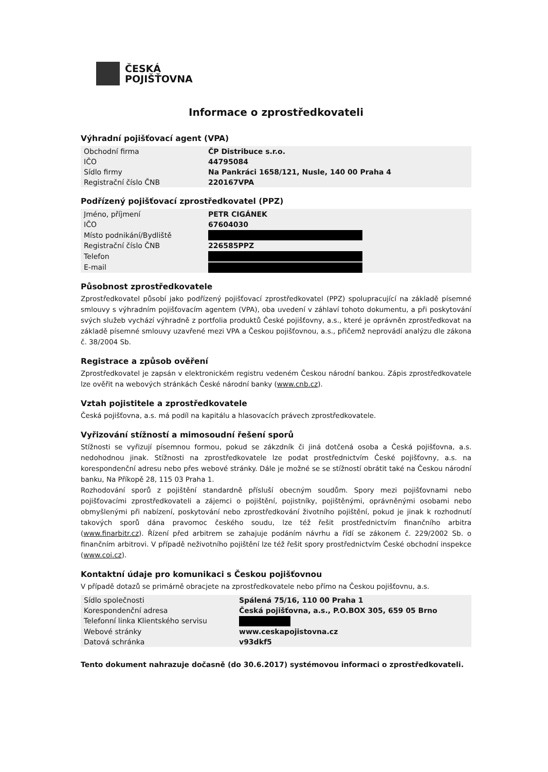ČESKÁ
POJIŠŤOVNA
Informace o zprostředkovateli
Výhradní pojišťovací agent (VPA)
| Obchodní firma | ČP Distribuce s.r.o. |
| IČO | 44795084 |
| Sídlo firmy | Na Pankráci 1658/121, Nusle, 140 00 Praha 4 |
| Registrační číslo ČNB | 220167VPA |
Podřízený pojišťovací zprostředkovatel (PPZ)
| Jméno, příjmení | PETR CIGÁNEK |
| IČO | 67604030 |
| Místo podnikání/Bydliště | |
| Registrační číslo ČNB | 226585PPZ |
| Telefon | |
| E-mail | |
Působnost zprostředkovatele
Zprostředkovatel působí jako podřízený pojišťovací zprostředkovatel (PPZ) spolupracující na základě písemné smlouvy s výhradním pojišťovacím agentem (VPA), oba uvedení v záhlaví tohoto dokumentu, a při poskytování svých služeb vychází výhradně z portfolia produktů České pojišťovny, a.s., které je oprávněn zprostředkovat na základě písemné smlouvy uzavřené mezi VPA a Českou pojišťovnou, a.s., přičemž neprovádí analýzu dle zákona č. 38/2004 Sb.
Registrace a způsob ověření
Zprostředkovatel je zapsán v elektronickém registru vedeném Českou národní bankou. Zápis zprostředkovatele lze ověřit na webových stránkách České národní banky (www.cnb.cz).
Vztah pojistitele a zprostředkovatele
Česká pojišťovna, a.s. má podíl na kapitálu a hlasovacích právech zprostředkovatele.
Vyřizování stížností a mimosoudní řešení sporů
Stížnosti se vyřizují písemnou formou, pokud se zákzdník či jiná dotčená osoba a Česká pojišťovna, a.s. nedohodnou jinak. Stížnosti na zprostředkovatele lze podat prostřednictvím České pojišťovny, a.s. na korespondenční adresu nebo přes webové stránky. Dále je možné se se stížností obrátit také na Českou národní banku, Na Příkopě 28, 115 03 Praha 1.
Rozhodování sporů z pojištění standardně přísluší obecným soudům. Spory mezi pojišťovnami nebo pojišťovacími zprostředkovateli a zájemci o pojištění, pojistníky, pojištěnými, oprávněnými osobami nebo obmyšlenými při nabízení, poskytování nebo zprostředkování životního pojištění, pokud je jinak k rozhodnutí takových sporů dána pravomoc českého soudu, lze též řešit prostřednictvím finančního arbitra (www.finarbitr.cz). Řízení před arbitrem se zahajuje podáním návrhu a řídí se zákonem č. 229/2002 Sb. o finančním arbitrovi. V případě neživotního pojištění lze též řešit spory prostřednictvím České obchodní inspekce (www.coi.cz).
Kontaktní údaje pro komunikaci s Českou pojišťovnou
V případě dotazů se primárně obracjete na zprostředkovatele nebo přímo na Českou pojišťovnu, a.s.
| Sídlo společnosti | Spálená 75/16, 110 00 Praha 1 |
| Korespondenční adresa | Česká pojišťovna, a.s., P.O.BOX 305, 659 05 Brno |
| Telefonní linka Klientského servisu | |
| Webové stránky | www.ceskapojistovna.cz |
| Datová schránka | v93dkf5 |
Tento dokument nahrazuje dočasně (do 30.6.2017) systémovou informaci o zprostředkovateli.